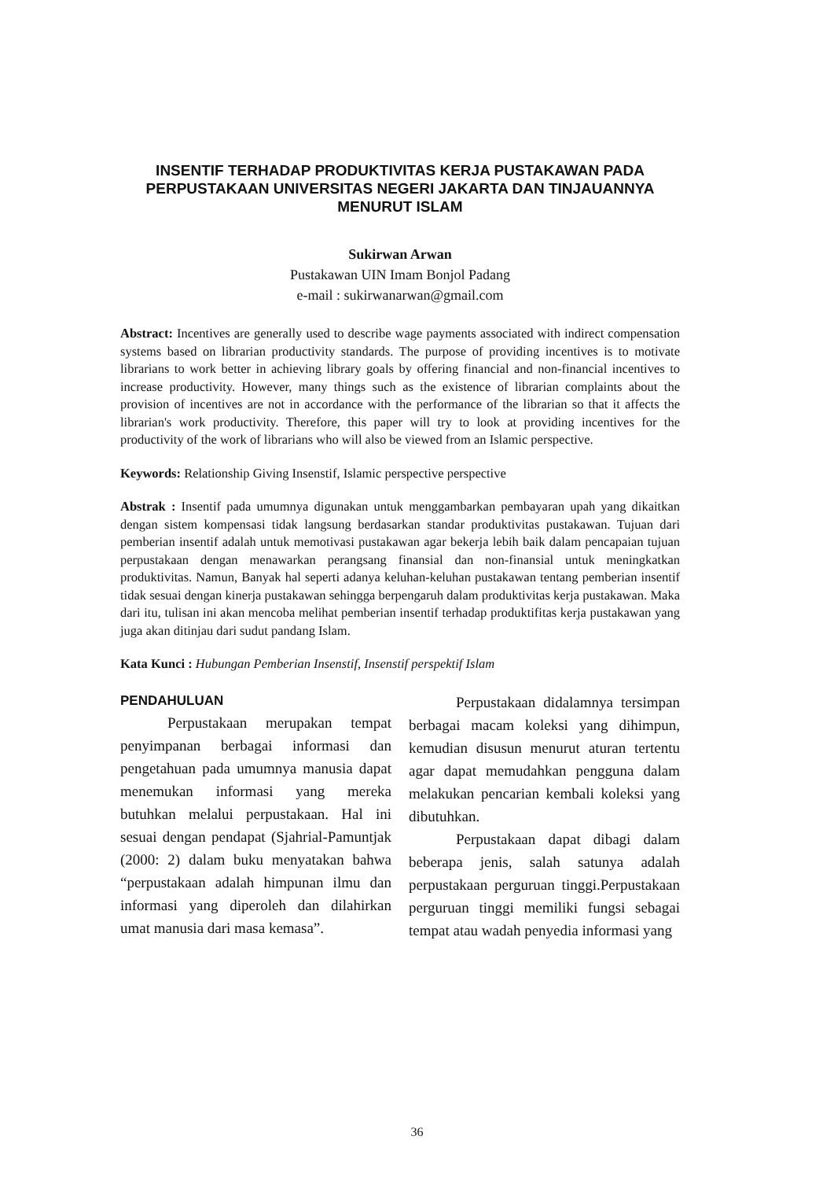INSENTIF TERHADAP PRODUKTIVITAS KERJA PUSTAKAWAN PADA PERPUSTAKAAN UNIVERSITAS NEGERI JAKARTA DAN TINJAUANNYA MENURUT ISLAM
Sukirwan Arwan
Pustakawan UIN Imam Bonjol Padang
e-mail : sukirwanarwan@gmail.com
Abstract: Incentives are generally used to describe wage payments associated with indirect compensation systems based on librarian productivity standards. The purpose of providing incentives is to motivate librarians to work better in achieving library goals by offering financial and non-financial incentives to increase productivity. However, many things such as the existence of librarian complaints about the provision of incentives are not in accordance with the performance of the librarian so that it affects the librarian's work productivity. Therefore, this paper will try to look at providing incentives for the productivity of the work of librarians who will also be viewed from an Islamic perspective.
Keywords: Relationship Giving Insenstif, Islamic perspective perspective
Abstrak : Insentif pada umumnya digunakan untuk menggambarkan pembayaran upah yang dikaitkan dengan sistem kompensasi tidak langsung berdasarkan standar produktivitas pustakawan. Tujuan dari pemberian insentif adalah untuk memotivasi pustakawan agar bekerja lebih baik dalam pencapaian tujuan perpustakaan dengan menawarkan perangsang finansial dan non-finansial untuk meningkatkan produktivitas. Namun, Banyak hal seperti adanya keluhan-keluhan pustakawan tentang pemberian insentif tidak sesuai dengan kinerja pustakawan sehingga berpengaruh dalam produktivitas kerja pustakawan. Maka dari itu, tulisan ini akan mencoba melihat pemberian insentif terhadap produktifitas kerja pustakawan yang juga akan ditinjau dari sudut pandang Islam.
Kata Kunci : Hubungan Pemberian Insenstif, Insenstif perspektif Islam
PENDAHULUAN
Perpustakaan merupakan tempat penyimpanan berbagai informasi dan pengetahuan pada umumnya manusia dapat menemukan informasi yang mereka butuhkan melalui perpustakaan. Hal ini sesuai dengan pendapat (Sjahrial-Pamuntjak (2000: 2) dalam buku menyatakan bahwa “perpustakaan adalah himpunan ilmu dan informasi yang diperoleh dan dilahirkan umat manusia dari masa kemasa”.
Perpustakaan didalamnya tersimpan berbagai macam koleksi yang dihimpun, kemudian disusun menurut aturan tertentu agar dapat memudahkan pengguna dalam melakukan pencarian kembali koleksi yang dibutuhkan.
Perpustakaan dapat dibagi dalam beberapa jenis, salah satunya adalah perpustakaan perguruan tinggi.Perpustakaan perguruan tinggi memiliki fungsi sebagai tempat atau wadah penyedia informasi yang
36